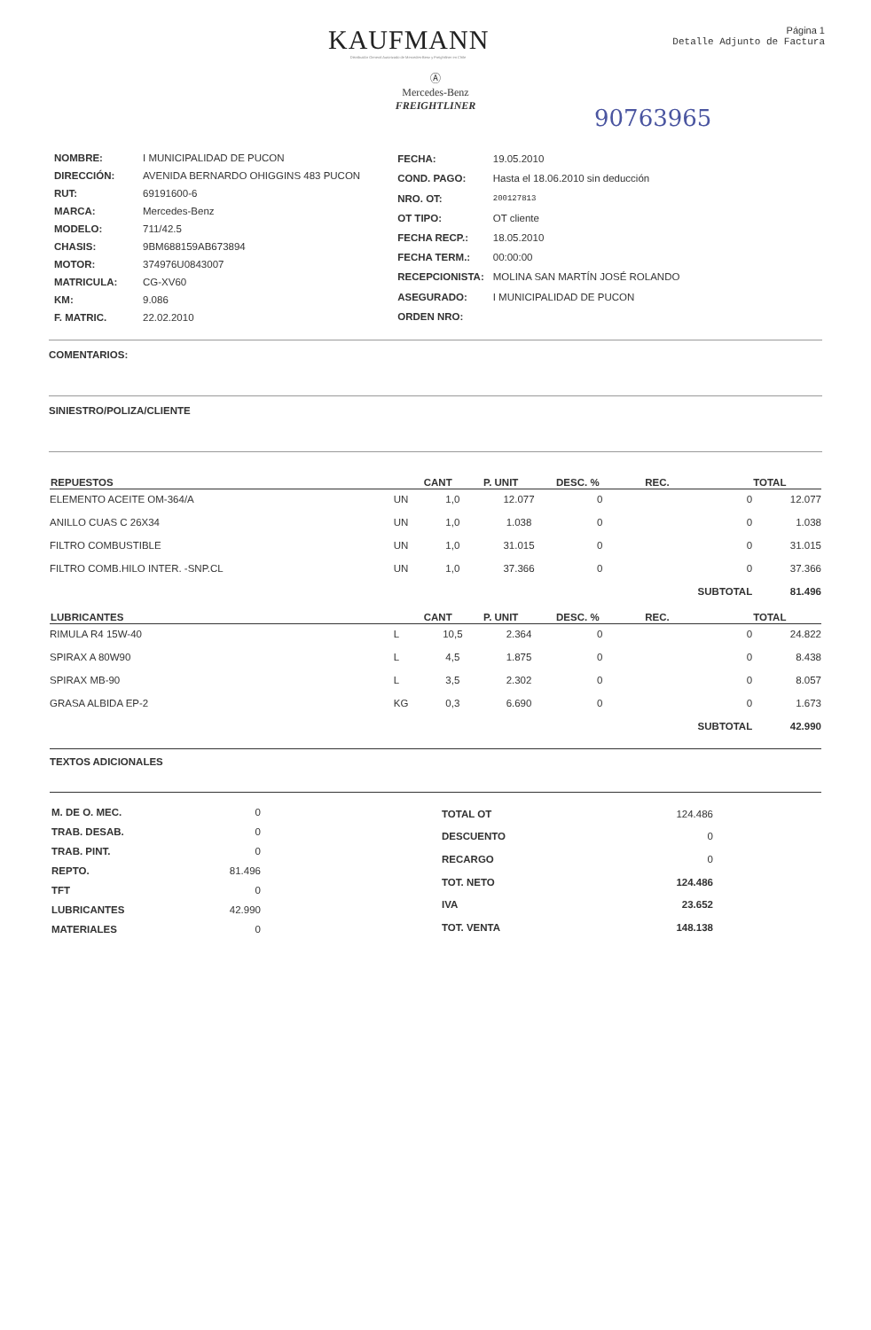KAUFMANN
Distribuidor General Autorizado de Mercedes-Benz y Freightliner en Chile
Página 1
Detalle Adjunto de Factura
Ⓐ
Mercedes-Benz
FREIGHTLINER
90763965
| NOMBRE: | I MUNICIPALIDAD DE PUCON |
| DIRECCIÓN: | AVENIDA BERNARDO OHIGGINS 483 PUCON |
| RUT: | 69191600-6 |
| MARCA: | Mercedes-Benz |
| MODELO: | 711/42.5 |
| CHASIS: | 9BM688159AB673894 |
| MOTOR: | 374976U0843007 |
| MATRICULA: | CG-XV60 |
| KM: | 9.086 |
| F. MATRIC. | 22.02.2010 |
| FECHA: | 19.05.2010 |
| COND. PAGO: | Hasta el 18.06.2010 sin deducción |
| NRO. OT: | 200127813 |
| OT TIPO: | OT cliente |
| FECHA RECP.: | 18.05.2010 |
| FECHA TERM.: | 00:00:00 |
| RECEPCIONISTA: | MOLINA SAN MARTÍN JOSÉ ROLANDO |
| ASEGURADO: | I MUNICIPALIDAD DE PUCON |
| ORDEN NRO: | |
COMENTARIOS:
SINIESTRO/POLIZA/CLIENTE
| REPUESTOS | | CANT | P. UNIT | DESC. % | REC. | TOTAL |
| --- | --- | --- | --- | --- | --- | --- |
| ELEMENTO ACEITE OM-364/A | UN | 1,0 | 12.077 | 0 | 0 | 12.077 |
| ANILLO CUAS C 26X34 | UN | 1,0 | 1.038 | 0 | 0 | 1.038 |
| FILTRO COMBUSTIBLE | UN | 1,0 | 31.015 | 0 | 0 | 31.015 |
| FILTRO COMB.HILO INTER. -SNP.CL | UN | 1,0 | 37.366 | 0 | 0 | 37.366 |
| | | | | | SUBTOTAL | 81.496 |
| LUBRICANTES | | CANT | P. UNIT | DESC. % | REC. | TOTAL |
| RIMULA R4 15W-40 | L | 10,5 | 2.364 | 0 | 0 | 24.822 |
| SPIRAX A 80W90 | L | 4,5 | 1.875 | 0 | 0 | 8.438 |
| SPIRAX MB-90 | L | 3,5 | 2.302 | 0 | 0 | 8.057 |
| GRASA ALBIDA EP-2 | KG | 0,3 | 6.690 | 0 | 0 | 1.673 |
| | | | | | SUBTOTAL | 42.990 |
TEXTOS ADICIONALES
| M. DE O. MEC. | 0 |
| TRAB. DESAB. | 0 |
| TRAB. PINT. | 0 |
| REPTO. | 81.496 |
| TFT | 0 |
| LUBRICANTES | 42.990 |
| MATERIALES | 0 |
| TOTAL OT | 124.486 |
| DESCUENTO | 0 |
| RECARGO | 0 |
| TOT. NETO | 124.486 |
| IVA | 23.652 |
| TOT. VENTA | 148.138 |